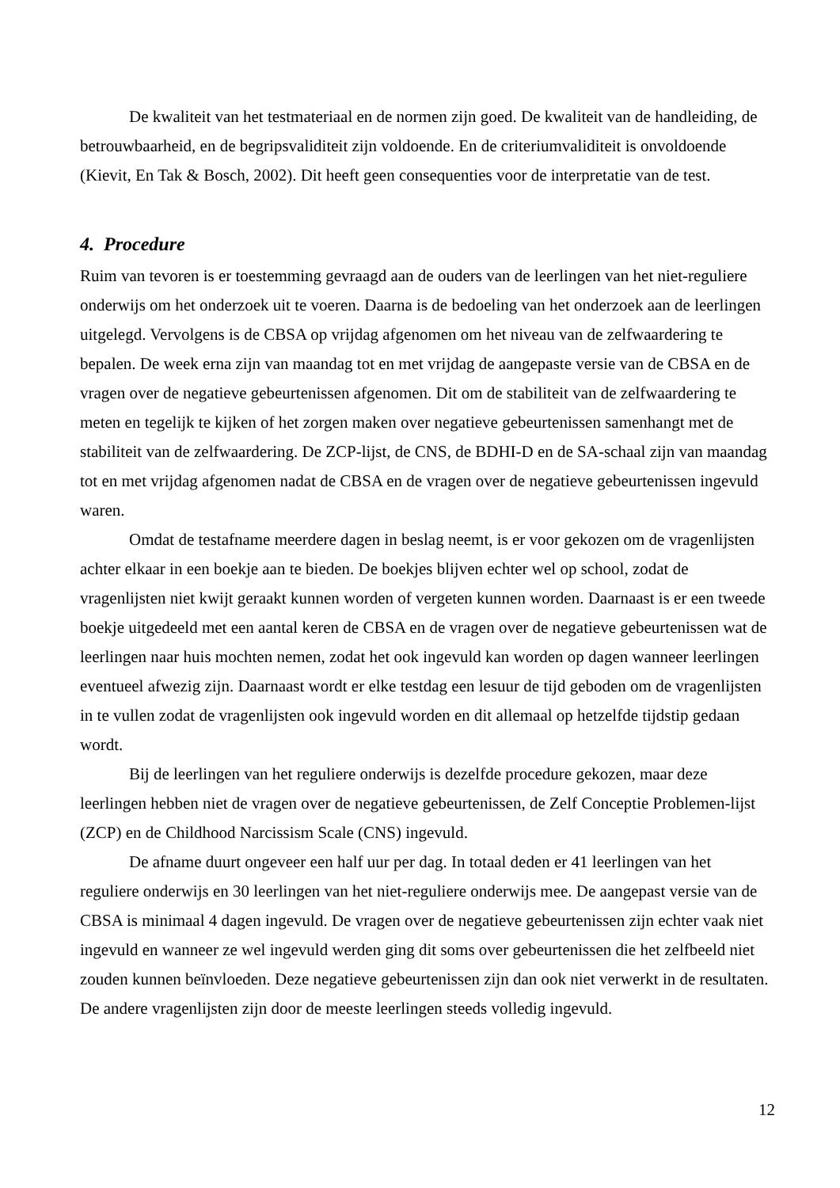De kwaliteit van het testmateriaal en de normen zijn goed. De kwaliteit van de handleiding, de betrouwbaarheid, en de begripsvaliditeit zijn voldoende. En de criteriumvaliditeit is onvoldoende (Kievit, En Tak & Bosch, 2002). Dit heeft geen consequenties voor de interpretatie van de test.
4. Procedure
Ruim van tevoren is er toestemming gevraagd aan de ouders van de leerlingen van het niet-reguliere onderwijs om het onderzoek uit te voeren. Daarna is de bedoeling van het onderzoek aan de leerlingen uitgelegd. Vervolgens is de CBSA op vrijdag afgenomen om het niveau van de zelfwaardering te bepalen. De week erna zijn van maandag tot en met vrijdag de aangepaste versie van de CBSA en de vragen over de negatieve gebeurtenissen afgenomen. Dit om de stabiliteit van de zelfwaardering te meten en tegelijk te kijken of het zorgen maken over negatieve gebeurtenissen samenhangt met de stabiliteit van de zelfwaardering. De ZCP-lijst, de CNS, de BDHI-D en de SA-schaal zijn van maandag tot en met vrijdag afgenomen nadat de CBSA en de vragen over de negatieve gebeurtenissen ingevuld waren.
Omdat de testafname meerdere dagen in beslag neemt, is er voor gekozen om de vragenlijsten achter elkaar in een boekje aan te bieden. De boekjes blijven echter wel op school, zodat de vragenlijsten niet kwijt geraakt kunnen worden of vergeten kunnen worden. Daarnaast is er een tweede boekje uitgedeeld met een aantal keren de CBSA en de vragen over de negatieve gebeurtenissen wat de leerlingen naar huis mochten nemen, zodat het ook ingevuld kan worden op dagen wanneer leerlingen eventueel afwezig zijn. Daarnaast wordt er elke testdag een lesuur de tijd geboden om de vragenlijsten in te vullen zodat de vragenlijsten ook ingevuld worden en dit allemaal op hetzelfde tijdstip gedaan wordt.
Bij de leerlingen van het reguliere onderwijs is dezelfde procedure gekozen, maar deze leerlingen hebben niet de vragen over de negatieve gebeurtenissen, de Zelf Conceptie Problemen-lijst (ZCP) en de Childhood Narcissism Scale (CNS) ingevuld.
De afname duurt ongeveer een half uur per dag. In totaal deden er 41 leerlingen van het reguliere onderwijs en 30 leerlingen van het niet-reguliere onderwijs mee. De aangepast versie van de CBSA is minimaal 4 dagen ingevuld. De vragen over de negatieve gebeurtenissen zijn echter vaak niet ingevuld en wanneer ze wel ingevuld werden ging dit soms over gebeurtenissen die het zelfbeeld niet zouden kunnen beïnvloeden. Deze negatieve gebeurtenissen zijn dan ook niet verwerkt in de resultaten. De andere vragenlijsten zijn door de meeste leerlingen steeds volledig ingevuld.
12